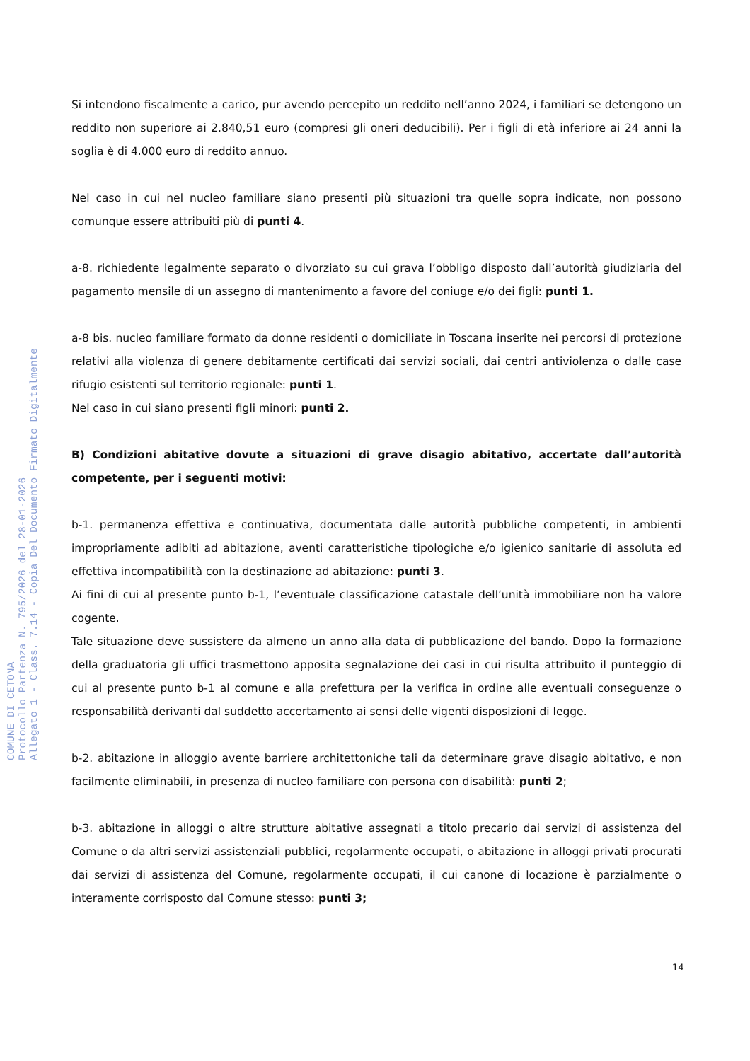Si intendono fiscalmente a carico, pur avendo percepito un reddito nell’anno 2024, i familiari se detengono un reddito non superiore ai 2.840,51 euro (compresi gli oneri deducibili). Per i figli di età inferiore ai 24 anni la soglia è di 4.000 euro di reddito annuo.
Nel caso in cui nel nucleo familiare siano presenti più situazioni tra quelle sopra indicate, non possono comunque essere attribuiti più di punti 4.
a-8. richiedente legalmente separato o divorziato su cui grava l’obbligo disposto dall’autorità giudiziaria del pagamento mensile di un assegno di mantenimento a favore del coniuge e/o dei figli: punti 1.
a-8 bis. nucleo familiare formato da donne residenti o domiciliate in Toscana inserite nei percorsi di protezione relativi alla violenza di genere debitamente certificati dai servizi sociali, dai centri antiviolenza o dalle case rifugio esistenti sul territorio regionale: punti 1.
Nel caso in cui siano presenti figli minori: punti 2.
B) Condizioni abitative dovute a situazioni di grave disagio abitativo, accertate dall’autorità competente, per i seguenti motivi:
b-1. permanenza effettiva e continuativa, documentata dalle autorità pubbliche competenti, in ambienti impropriamente adibiti ad abitazione, aventi caratteristiche tipologiche e/o igienico sanitarie di assoluta ed effettiva incompatibilità con la destinazione ad abitazione: punti 3.
Ai fini di cui al presente punto b-1, l’eventuale classificazione catastale dell’unità immobiliare non ha valore cogente.
Tale situazione deve sussistere da almeno un anno alla data di pubblicazione del bando. Dopo la formazione della graduatoria gli uffici trasmettono apposita segnalazione dei casi in cui risulta attribuito il punteggio di cui al presente punto b-1 al comune e alla prefettura per la verifica in ordine alle eventuali conseguenze o responsabilità derivanti dal suddetto accertamento ai sensi delle vigenti disposizioni di legge.
b-2. abitazione in alloggio avente barriere architettoniche tali da determinare grave disagio abitativo, e non facilmente eliminabili, in presenza di nucleo familiare con persona con disabilità: punti 2;
b-3. abitazione in alloggi o altre strutture abitative assegnati a titolo precario dai servizi di assistenza del Comune o da altri servizi assistenziali pubblici, regolarmente occupati, o abitazione in alloggi privati procurati dai servizi di assistenza del Comune, regolarmente occupati, il cui canone di locazione è parzialmente o interamente corrisposto dal Comune stesso: punti 3;
COMUNE DI CETONA
Protocollo Partenza N. 795/2026 del 28-01-2026
Allegato 1 - Class. 7.14 - Copia Del Documento Firmato Digitalmente
14